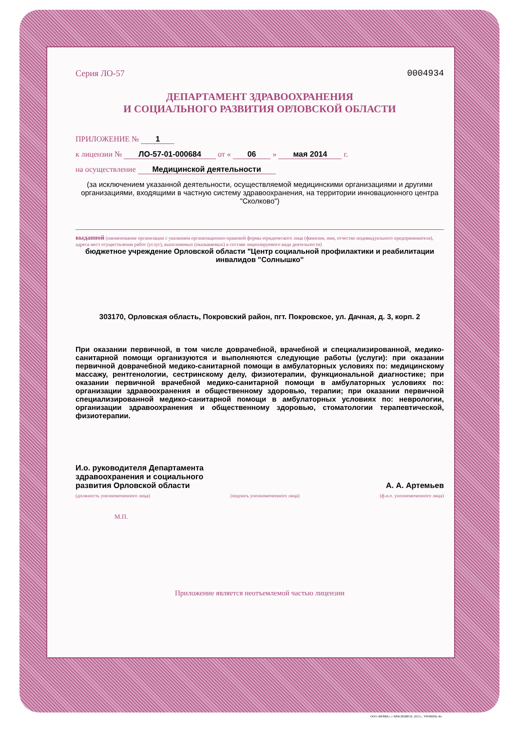Серия ЛО-57 0004934
ДЕПАРТАМЕНТ ЗДРАВООХРАНЕНИЯ
И СОЦИАЛЬНОГО РАЗВИТИЯ ОРЛОВСКОЙ ОБЛАСТИ
ПРИЛОЖЕНИЕ № 1
к лицензии № ЛО-57-01-000684 от « 06 » мая 2014 г.
на осуществление Медицинской деятельности
(за исключением указанной деятельности, осуществляемой медицинскими организациями и другими организациями, входящими в частную систему здравоохранения, на территории инновационного центра "Сколково")
выданной (наименование организации с указанием организационно-правовой формы юридического лица (фамилия, имя, отчество индивидуального предпринимателя), адреса мест осуществления работ (услуг), выполняемых (оказываемых) в составе лицензируемого вида деятельности)
бюджетное учреждение Орловской области "Центр социальной профилактики и реабилитации инвалидов "Солнышко"
303170, Орловская область, Покровский район, пгт. Покровское, ул. Дачная, д. 3, корп. 2
При оказании первичной, в том числе доврачебной, врачебной и специализированной, медико-санитарной помощи организуются и выполняются следующие работы (услуги): при оказании первичной доврачебной медико-санитарной помощи в амбулаторных условиях по: медицинскому массажу, рентгенологии, сестринскому делу, физиотерапии, функциональной диагностике; при оказании первичной врачебной медико-санитарной помощи в амбулаторных условиях по: организации здравоохранения и общественному здоровью, терапии; при оказании первичной специализированной медико-санитарной помощи в амбулаторных условиях по: неврологии, организации здравоохранения и общественному здоровью, стоматологии терапевтической, физиотерапии.
И.о. руководителя Департамента
здравоохранения и социального
развития Орловской области А. А. Артемьев
(должность уполномоченного лица) (подпись уполномоченного лица) (ф.и.о. уполномоченного лица)
М.П.
Приложение является неотъемлемой частью лицензии
ООО «ВЕРЖЕ», г. КРАСНОЯРСК, 2013 г., УРОВЕНЬ «Б»